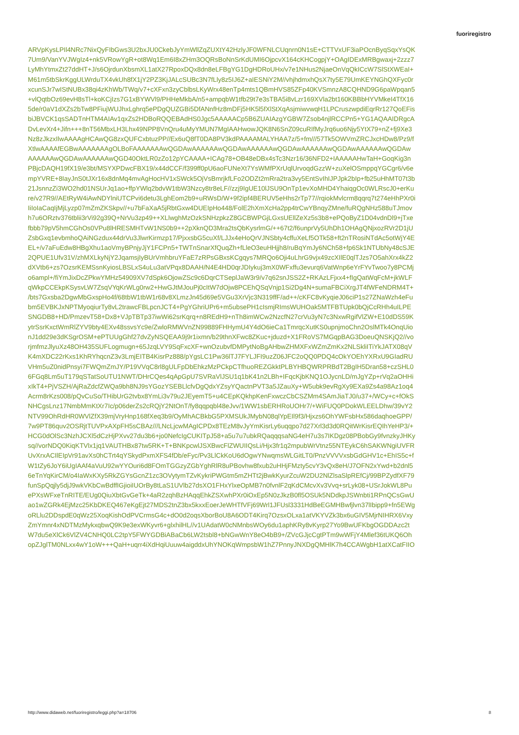fuoriregistro
ARVpKysLPIl4NRc7NixQyFIbGws3U2bxJU0CkebJyYmWllZqZUXtY42HzlyJF0WFNLCUqnrn0N1sE+CTTVxUF3iaPOcnByqSqxYsQK
7Um9/VanYVJWgIz4+nk5VRowYgR+ot8Wq1Em6I8xZHm3OQRsBoNnSrKdUMI6OjpcvX164cKHCogpjY+OAgIDExMRBgwaxj+2zzz7
LyMhYtmxZt27ddHT+J/s6OjrdunXbsmXL1atX27RpoxDQx8dn8eLFBgYG1DgHDRoUHx/v7e1NHus2NjaeOnVqQkICcW7SlStXWEaI+
M61m5tbSkrKggULWrduTX4vkUh8fX1jY2PZ3KjJALcSUBc3N7fLly8z5IJ6Z+aIESNiY2M//vhjhdmxhQsX7ty5E79UmKEYNGhQXFyc0r
xcunSJr7wIStNUBx38qi4zKhWb/TWq/v7+cXFxn3zyCblbsLKyWrx48enTp4mts1QBmHVS85ZFp40KVSmnzA8CQHND9G6paWpqan5
+vlQqtbOz69evH8sTl+koKCjIzs7G1xBYWVl9/PHHeMkbA/n5+ampqbW1tfb29t7e3sTBA5i8vLzr169XVla2bt160KBBbHYVMkeI4TfX16
5de/r0aV1dXZs2bTw8PFiujWUJhxLghrq5ePDgQUZGBi5DfANnfHz8mDFj5HK5l5fXlStXqAsjmiwvwqH1LPCruszwpdiEqrRr127QoEFis
biJBVCK1qsSADTnHTM4AIAv1qxZs2HDBoRQQEBAdHS0Jgc5AAAAACp5B6ZUAIAzgYGBW7Zsob4njlRCCPn5+YG1AQAAIDRgcA
DvLevXr4+Jifn+++8nT56MbxLH3Lhx49NPP8VnQru4uMyYMUN7MgIAAHwowJQK8N6SnZ09cuRIfMyJrq6uo6Njy5YtX79+nZ+fj9Xe3
Nz8zJkzxIlwAAAAgHCAwQG8zxQUFCxbtuzPP//Ex6uQ8fT0DA8PV3kdPAAAAMALYHAA7z/5+fm///57Tk5OWVmZRCJxcHDw8/Pz9/f
XtlwAAAAfEGBwAAAAAAAgOLBoFAAAAAAAwQGDAwAAAAAAwQGDAwAAAAAAwQGDAwAAAAAAwQGDAwAAAAAAwQGDAw
AAAAAAwQGDAwAAAAAAwQGD40OktLR0zZo12pYCAAAA+ICAg78+OB48eDBx4sTc3Nzr16/36NFD2+IAAAAAHwTaH+GoqKig3n
PBjcDAQH19fX19/e3bt/MSYXPDwcFBX19/x44dCCF/f399ff0pU6aoFUNeXt7YsWMfPXrUqlUrvoqdGzzW+zuXelOSmppqYGCgr6/v6e
mpYVRE+8IayJnS0tJXr16x8dnMq4mvAgHocHV1xSWck5OjVsBmrjkfLFo2ODZt2mRra2tra3vy5EntSvIhIJPJpk2bIp+fb25uHhMT07t3b
21JsnnzZi3WO2hd01NSUrJq1ao+ffpYWlq2bdvW1tbW3Nzcy8tr8eLF//zzj9IgUE10lJSU9OnTp1evXoMHD4YhaiqgOc0WLRscJ0+erKu
re/v27R9//AEtRyW4iAwNDYlniUTCPvi6detu3LghEom2b9+uRWsD/W+9f2ipf4BERUV5eHhs2rTp77//rqiokMvlcrm8qqrq7t274eHhPXr0i
IiIoIaCaqIjMjLyzp07mZmZKSkpv//+u7bFaXaA5jRbtGxw4DUEIpHo448/FolE2hXmXcHa2pp4trCwYBnqyZMne/fuRQgNHz588uTJmov
h7u6ORztv376tblii3rVi92g39Q+NrVu3zp49++XLlwghMzOzkSNHzpkzZ8GCBWPGjLGxsUEllZeXz5s3b8+ePQoByZ1D04vdnDl9+jTxe
fbbb79pV5hmCGhOs0VPu8lHRESMHTvW1NS0b9++2pXknQD3Mra2tsQbKysrlmG/++67t2/f6unprVy5UhDh1OHAgQNjxozRVr2D1jU
ZsbGxq1evbmhoQAiNGzdux44drVu3JlwrKirmzp17/PjxxsbG5cuXf/LJJx4eHoQrVJNSbty4cffuXeLf5OTk58+ft2nTRosiNTdAc5otWjY4E
EL+/v7aFuEdw8HBgXhu1aoVmyBPnjyJjY1FCPn5+TWTnSnarXfQuqZh+fLleO3euHHjjh8/ruBqYmJy6NCh58+fp6Sk1NTUbNy48cSJE
2QPUE1Ufv31V/zhMXLkyNjY2JqamsjIyBUrVmhbruYFaE7zRPsGBxsKCgqys7MRQo6Oji4uLhrG9vjx49zcXIlE0qlTJzs7O5ahXrx4kZ2
dXVtb6+zs7OzsrKEMSsnKyiosLBSLxS4uLu3atVPqx8DAAH/N4E4HD0qrJDIykuj3mX0WFxffu3evurq6VatWnp6eYrFYvTwoo7y8PCMj
o6ampl+/fiYmJixDcZPkwYMHz54909XV7dSpk6OjowZSc9c6DqrCTSeplJaW3r9/v7q62snJSS2Z+RKAzLFjxx4+fIgQatWqFcM+jkWLF
qWkpCCEkpKSysvLW7ZsqVYqKrWLg0rw2+HwGJtMJouPj0cItW7dOjw8PCEhQSqVnjp1Si2Dg4N+sumaFBCiXrgJT4fWFeNDRM4T+
/bts7Gxsba2DgwMbGxspHo4f/68tbW1tbW1r68v8XLmzJn45d69e5VGu3XrVjc3N319ffF/ad++/cKFC8vKyqieJ06ciP1s27ZNaWzh4eFu
bm5EVBKJxNPTMyoqiurTy8vL2trawcFBLpcnJCT4+PgYGhriUPr6+m5ubsePH1cIsmjRImsWUHOak5MTFBTUpk0bQjCcRHh4uILPE
SNGDB8+HD/PmzevT58+Dx8+VJpTBTp37iwWi62srKqrq+n8REdH9+nTh8imWCw2NzcfN27crVu3yN7c3NxwRgifVlZW+E10dDS59K
ytrSsrKxctWmRlZYV9bty4EXv48ssvsYc9e/ZwloRMWVnZN99889FHHymU4Y4dO6ieCa1TmrqcXutKS0upnjmoChn2OslMTk4OnqUio
nJ1dd29e3dKSgrOSM+ePTUUgGhf27dvZyNSQEAA9j9r1ixmn/b29thnXFwc8ZKuc+jduzd+X1FRoVS7MGqpBAG3DoeuQNSKjQ2//vo
rjmfmzJlyuXz48OH435SUFLogmugn+65JzqLVY9SqFxcXF+wnOzubvfDMPytNoBgAHbwZHMXFxWZmZmKx2NLSkliITiYkJATX08qV
K4mXDC22rKxs1KhRYhqcnZ3v3LmjEITB4KisrPz888/pYgsLC1Pw36lTJ7FYLJFI9uzZ06JFC2oQQ0PDQ4cOkYOEhYXRxU9GIadRU
VHm5uZ0nidPnsyi7FWQmZmJY/P19VVqC8rl8gULFpDbEhkzMzPCkpCTfhuoREZGkktPLBYHBQWRPRBdT2BgIH5Dran58+czSHL0
6FGq8Lm5uT179qSTatSoUTU1NWT/DHrCQes4qApGpU7SVRaVlJSU1q1bK41n2LBh+IFqcKjbKNQ1OJycnLD/mJgYZp+rVq2aOHHi
xIkT4+PjVSZH/AjRaZdcfZWQa9bh8NJ9sYGozYSEBLlcfvDgQdxYZsyYQactnPVT3a5JZauXy+W5ubk9evRgXy9EXa9Zs4a98Az1oq4
Acrm8rKzs008/pQvCuSo/THibUrG2tvbx8YmLi3v79u2JEyemT5+u4CEpKQkhpKenFxwczCbCSZMm4SAmJiaTJ0/u37+/WCy+c+fOkS
NHCgsLnz17NmbMmKtXr7Ic/p06derZs2cRQjY2NtOnT/fy8qqpqbl48eJvv/1WW1sbERHRoUOHr7/+WiFUQ0PDokWLEELDhw/39vY2
NTV99OhRdHR0WVlZfX39mjVryHnp168fXeq3b9/OyMhACBkbG5PXMSUkJMybN08qlYpEIl9f3/Hjxzs6OhYWFsbHx586daqhoeGPP/
7w9PT86quv2OSRjtTUVPxAXpFH5sCBAz///LNcLjcwMAgICPDx8TEzM8vJyYmKisrLy6uqqpo7d27Xrl3d3d0RQitWrKisrEQIhYeHP3/+
HCG0dOlSc3NzhJCXl5dCzHjPXvv27du3b6+jo0NefcIgCUKITpJ58+a5u7u7ubkRQaqqqsaNG4eH7u3s7IKDgz08PBobGy9fvnzkyJHKy
sq//vorNDQ0KiqKTVlx1jq1VAUTHBx87tw5RK+T+BNKpcwlJSXBwcFlZWUIIQsLi/Hjx3fr1q2mpubWrVtnz55NTEykC6hSAKWNgiUVFR
UvXrxACIlEIpVr91avXs0hCTrt4qYSkydPxmXFS4fDb/eFyc/Pv3LlCkKoU6dOgwYNwqmsWLGitLT0/PnzVVVVxsbGdGHV1c+EhIS5c+f
W1tZy6JoY6iUgIAAf4aVuU92wYYOuri6d8FOmTGGzyZGbYghRlR8uPBovhw8fxub2uHHjFMzty5cvY3vQx8eH/J7OFN2xYwd+b2dnl5
6eTnYqKirCM/o4IaWxKXy5RkZGYsGcnZ1zc3OVytymTZvKykriPWGtm5mZHTt2jBwkKyurZcuW2DU2NlZlsaSlpREfCj/99BPZydfXF79
funSpQqjly5djJ9wkVKbCwBdffIGjioiIUOrBy8tLaS1UVlb27dsXO1FHxYlxeOpMB7n0fvnlF2qKdCMcvXv3Vvq+srLyk08+USrJokWL8Pu
ePXsWFxeTnRITE/EUg0QiuXbtGvGeTk+4aR2zqhBzHAqqEhkZSXwhPXr0iOxEp5N0zJkzB0fl5OSUk5NDdkpJSWnbti1RPnQCsGwU
ao1wZGRk4EjMzc25KbDKEQ467eKgEjt27MDS2tnZ3bx5kxxEoerJeWHTfVFj69Wrl1JFUsl3331HdBeEGMHBwfjlvn37lIbipp9+fn5EWg
oRLlu2DDspdE0qWz25XoqKishOdPVCrmsG4c+dO0d2oqsXborBoU8A6ODT4Kirq7OzsxOLxa1atVKYVZk3bx6uGIV5MjrNIHRX6Vxy
ZmYmnr4xNDTMzMykxqbwQ9K9e3exWKyvr6+glxhilHL//v1UAdatW0cNMnbsWOy6du1aphKRy8vKyrp27Yo9BwUFKbgOGDDAzc2t
W7du5eXlCk6VlZV4CNHQ0LC2tpY5FWYGDBiABaCb6LW2tsbl8+bNGwWnY8eO4bB9+/ZVcGJjcCgtPTm9wWFjY4Mlef36tUKQ6Oh
opZJglTM0NLxx4wY1oW+++QaH+uqrr4iXdHqiUuuw4aigddxUhYNOKqWmpsbW1hZ7PnnyJNXDgQMHlK7h4CCAWgbH1atXCatFIIO
http://www.didaweb.net/fuoriregistro/leggi.php?a=18706 8